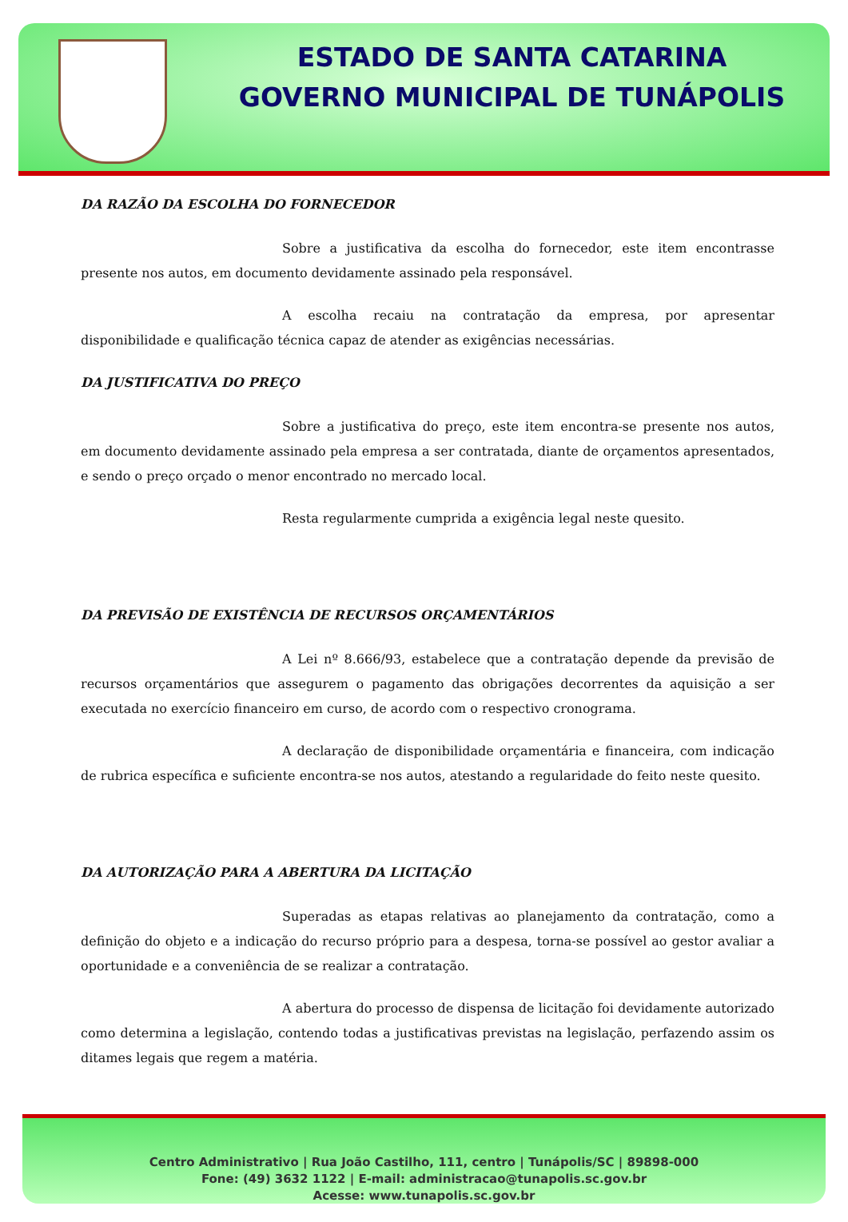ESTADO DE SANTA CATARINA
GOVERNO MUNICIPAL DE TUNÁPOLIS
DA RAZÃO DA ESCOLHA DO FORNECEDOR
Sobre a justificativa da escolha do fornecedor, este item encontrasse presente nos autos, em documento devidamente assinado pela responsável.
A escolha recaiu na contratação da empresa, por apresentar disponibilidade e qualificação técnica capaz de atender as exigências necessárias.
DA JUSTIFICATIVA DO PREÇO
Sobre a justificativa do preço, este item encontra-se presente nos autos, em documento devidamente assinado pela empresa a ser contratada, diante de orçamentos apresentados, e sendo o preço orçado o menor encontrado no mercado local.
Resta regularmente cumprida a exigência legal neste quesito.
DA PREVISÃO DE EXISTÊNCIA DE RECURSOS ORÇAMENTÁRIOS
A Lei nº 8.666/93, estabelece que a contratação depende da previsão de recursos orçamentários que assegurem o pagamento das obrigações decorrentes da aquisição a ser executada no exercício financeiro em curso, de acordo com o respectivo cronograma.
A declaração de disponibilidade orçamentária e financeira, com indicação de rubrica específica e suficiente encontra-se nos autos, atestando a regularidade do feito neste quesito.
DA AUTORIZAÇÃO PARA A ABERTURA DA LICITAÇÃO
Superadas as etapas relativas ao planejamento da contratação, como a definição do objeto e a indicação do recurso próprio para a despesa, torna-se possível ao gestor avaliar a oportunidade e a conveniência de se realizar a contratação.
A abertura do processo de dispensa de licitação foi devidamente autorizado como determina a legislação, contendo todas a justificativas previstas na legislação, perfazendo assim os ditames legais que regem a matéria.
Centro Administrativo | Rua João Castilho, 111, centro | Tunápolis/SC | 89898-000
Fone: (49) 3632 1122 | E-mail: administracao@tunapolis.sc.gov.br
Acesse: www.tunapolis.sc.gov.br